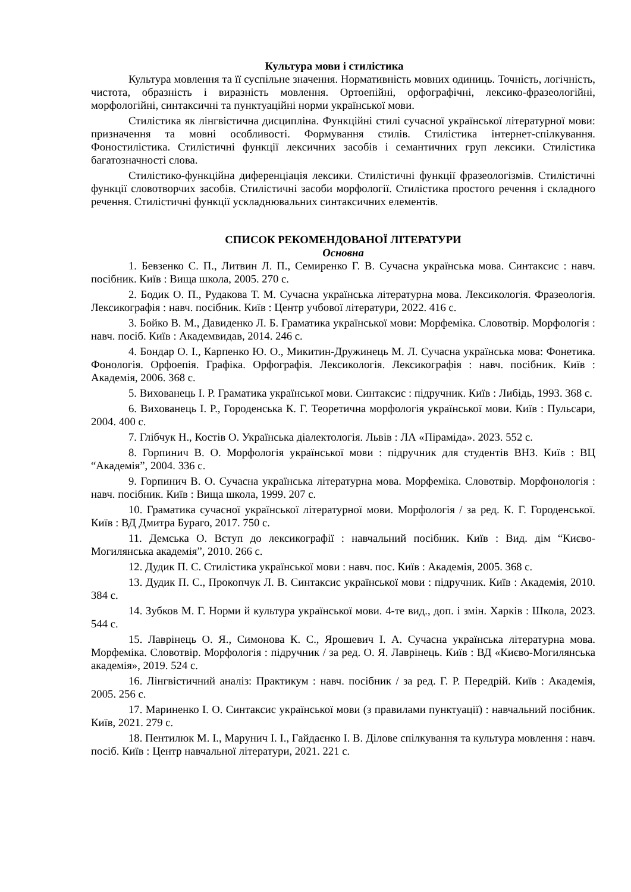Культура мови і стилістика
Культура мовлення та її суспільне значення. Нормативність мовних одиниць. Точність, логічність, чистота, образність і виразність мовлення. Ортоепійні, орфографічні, лексико-фразеологійні, морфологійні, синтаксичні та пунктуаційні норми української мови.
Стилістика як лінгвістична дисципліна. Функційні стилі сучасної української літературної мови: призначення та мовні особливості. Формування стилів. Стилістика інтернет-спілкування. Фоностилістика. Стилістичні функції лексичних засобів і семантичних груп лексики. Стилістика багатозначності слова.
Стилістико-функційна диференціація лексики. Стилістичні функції фразеологізмів. Стилістичні функції словотворчих засобів. Стилістичні засоби морфології. Стилістика простого речення і складного речення. Стилістичні функції ускладнювальних синтаксичних елементів.
СПИСОК РЕКОМЕНДОВАНОЇ ЛІТЕРАТУРИ
Основна
1. Бевзенко С. П., Литвин Л. П., Семиренко Г. В. Сучасна українська мова. Синтаксис : навч. посібник. Київ : Вища школа, 2005. 270 с.
2. Бодик О. П., Рудакова Т. М. Сучасна українська літературна мова. Лексикологія. Фразеологія. Лексикографія : навч. посібник. Київ : Центр учбової літератури, 2022. 416 с.
3. Бойко В. М., Давиденко Л. Б. Граматика української мови: Морфеміка. Словотвір. Морфологія : навч. посіб. Київ : Академвидав, 2014. 246 с.
4. Бондар О. І., Карпенко Ю. О., Микитин-Дружинець М. Л. Сучасна українська мова: Фонетика. Фонологія. Орфоепія. Графіка. Орфографія. Лексикологія. Лексикографія : навч. посібник. Київ : Академія, 2006. 368 с.
5. Вихованець І. Р. Граматика української мови. Синтаксис : підручник. Київ : Либідь, 1993. 368 с.
6. Вихованець І. Р., Городенська К. Г. Теоретична морфологія української мови. Київ : Пульсари, 2004. 400 с.
7. Глібчук Н., Костів О. Українська діалектологія. Львів : ЛА «Піраміда». 2023. 552 с.
8. Горпинич В. О. Морфологія української мови : підручник для студентів ВНЗ. Київ : ВЦ “Академія”, 2004. 336 с.
9. Горпинич В. О. Сучасна українська літературна мова. Морфеміка. Словотвір. Морфонологія : навч. посібник. Київ : Вища школа, 1999. 207 с.
10. Граматика сучасної української літературної мови. Морфологія / за ред. К. Г. Городенської. Київ : ВД Дмитра Бураго, 2017. 750 с.
11. Демська О. Вступ до лексикографії : навчальний посібник. Київ : Вид. дім “Києво-Могилянська академія”, 2010. 266 с.
12. Дудик П. С. Стилістика української мови : навч. пос. Київ : Академія, 2005. 368 с.
13. Дудик П. С., Прокопчук Л. В. Синтаксис української мови : підручник. Київ : Академія, 2010. 384 с.
14. Зубков М. Г. Норми й культура української мови. 4-те вид., доп. і змін. Харків : Школа, 2023. 544 с.
15. Лаврінець О. Я., Симонова К. С., Ярошевич І. А. Сучасна українська літературна мова. Морфеміка. Словотвір. Морфологія : підручник / за ред. О. Я. Лаврінець. Київ : ВД «Києво-Могилянська академія», 2019. 524 с.
16. Лінгвістичний аналіз: Практикум : навч. посібник / за ред. Г. Р. Передрій. Київ : Академія, 2005. 256 с.
17. Мариненко І. О. Синтаксис української мови (з правилами пунктуації) : навчальний посібник. Київ, 2021. 279 с.
18. Пентилюк М. І., Марунич І. І., Гайдаєнко І. В. Ділове спілкування та культура мовлення : навч. посіб. Київ : Центр навчальної літератури, 2021. 221 с.